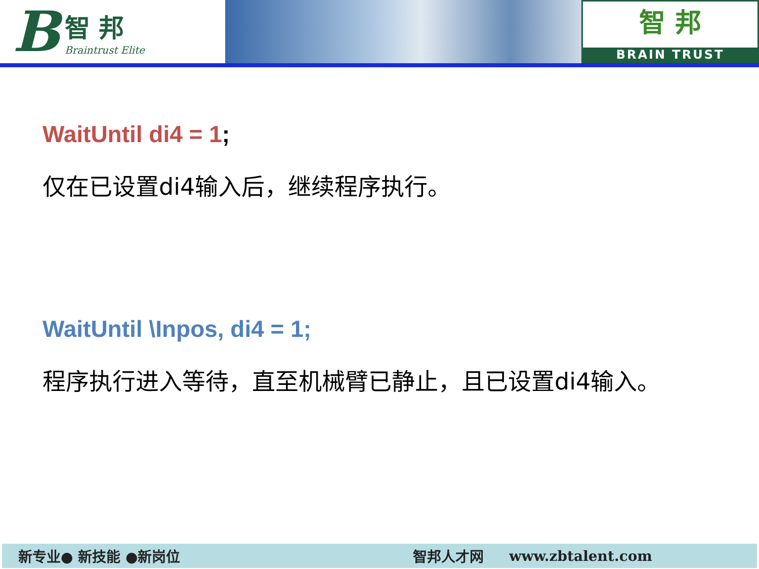B
智 邦
Braintrust Elite
智 邦
BRAIN TRUST
WaitUntil di4 = 1;
仅在已设置di4输入后，继续程序执行。
WaitUntil \Inpos, di4 = 1;
程序执行进入等待，直至机械臂已静止，且已设置di4输入。
新专业● 新技能 ●新岗位 智邦人才网 www.zbtalent.com